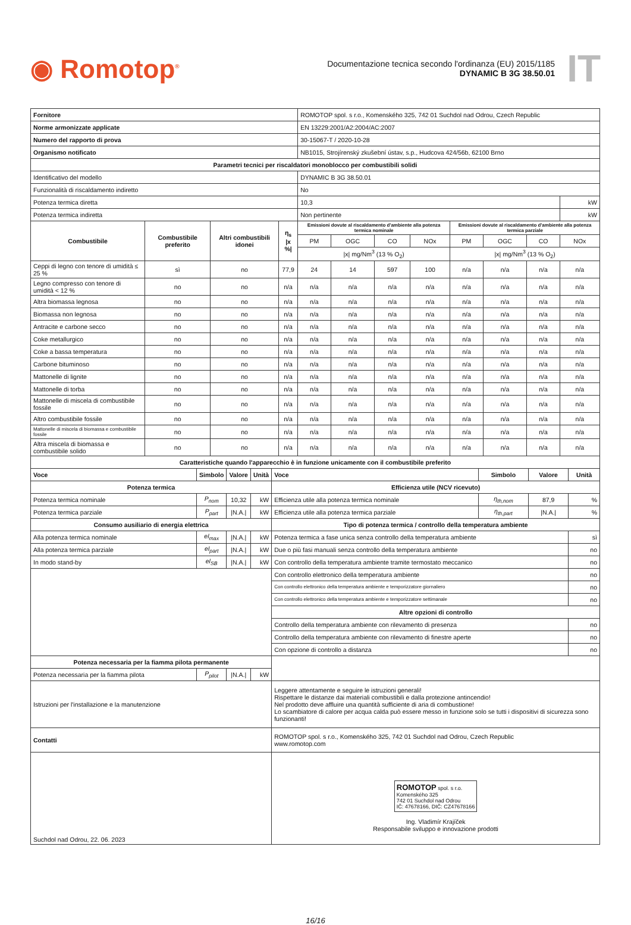◉ Romotop<sup>®</sup>
Documentazione tecnica secondo l'ordinanza (EU) 2015/1185
DYNAMIC B 3G 38.50.01
IT
| Fornitore | | | | ROMOTOP spol. s r.o., Komenského 325, 742 01 Suchdol nad Odrou, Czech Republic | | | | | | | | |
| Norme armonizzate applicate | | | | EN 13229:2001/A2:2004/AC:2007 | | | | | | | | |
| Numero del rapporto di prova | | | | 30-15067-T / 2020-10-28 | | | | | | | | |
| Organismo notificato | | | | NB1015, Strojírenský zkušební ústav, s.p., Hudcova 424/56b, 62100 Brno | | | | | | | | |
| Parametri tecnici per riscaldatori monoblocco per combustibili solidi | | | | | | | | | | | | |
| Identificativo del modello | | | | DYNAMIC B 3G 38.50.01 | | | | | | | | |
| Funzionalità di riscaldamento indiretto | | | | No | | | | | | | | |
| Potenza termica diretta | | | | 10,3 | | | | | | | | kW |
| Potenza termica indiretta | | | | Non pertinente | | | | | | | | kW |
| Combustibile | Combustibile preferito | Altri combustibili idonei | η<sub>s</sub> /x %/ | Emissioni dovute al riscaldamento d'ambiente alla potenza termica nominale | | | | Emissioni dovute al riscaldamento d'ambiente alla potenza termica parziale | | | | |
| | | | | PM | OGC | CO | NOx | PM | OGC | CO | NOx | |
| | | | | /x/ mg/Nm<sup>3</sup> (13 % O<sub>2</sub>) | | | | /x/ mg/Nm<sup>3</sup> (13 % O<sub>2</sub>) | | | | |
| Ceppi di legno con tenore di umidità ≤ 25 % | sì | no | 77,9 | 24 | 14 | 597 | 100 | n/a | n/a | n/a | n/a | |
| Legno compresso con tenore di umidità < 12 % | no | no | n/a | n/a | n/a | n/a | n/a | n/a | n/a | n/a | n/a | |
| Altra biomassa legnosa | no | no | n/a | n/a | n/a | n/a | n/a | n/a | n/a | n/a | n/a | |
| Biomassa non legnosa | no | no | n/a | n/a | n/a | n/a | n/a | n/a | n/a | n/a | n/a | |
| Antracite e carbone secco | no | no | n/a | n/a | n/a | n/a | n/a | n/a | n/a | n/a | n/a | |
| Coke metallurgico | no | no | n/a | n/a | n/a | n/a | n/a | n/a | n/a | n/a | n/a | |
| Coke a bassa temperatura | no | no | n/a | n/a | n/a | n/a | n/a | n/a | n/a | n/a | n/a | |
| Carbone bituminoso | no | no | n/a | n/a | n/a | n/a | n/a | n/a | n/a | n/a | n/a | |
| Mattonelle di lignite | no | no | n/a | n/a | n/a | n/a | n/a | n/a | n/a | n/a | n/a | |
| Mattonelle di torba | no | no | n/a | n/a | n/a | n/a | n/a | n/a | n/a | n/a | n/a | |
| Mattonelle di miscela di combustibile fossile | no | no | n/a | n/a | n/a | n/a | n/a | n/a | n/a | n/a | n/a | |
| Altro combustibile fossile | no | no | n/a | n/a | n/a | n/a | n/a | n/a | n/a | n/a | n/a | |
| Mattonelle di miscela di biomassa e combustibile fossile | no | no | n/a | n/a | n/a | n/a | n/a | n/a | n/a | n/a | n/a | |
| Altra miscela di biomassa e combustibile solido | no | no | n/a | n/a | n/a | n/a | n/a | n/a | n/a | n/a | n/a | |
| Caratteristiche quando l'apparecchio è in funzione unicamente con il combustibile preferito | | | | | | | | | | | | |
| Voce | Simbolo | Valore | Unità | Voce | Simbolo | Valore | Unità |
| --- | --- | --- | --- | --- | --- | --- | --- |
| Potenza termica | | | | Efficienza utile (NCV ricevuto) | | | |
| Potenza termica nominale | P<sub>nom</sub> | 10,32 | kW | Efficienza utile alla potenza termica nominale | η<sub>th,nom</sub> | 87,9 | % |
| Potenza termica parziale | P<sub>part</sub> | /N.A./ | kW | Efficienza utile alla potenza termica parziale | η<sub>th,part</sub> | /N.A./ | % |
| Consumo ausiliario di energia elettrica | | | | Tipo di potenza termica / controllo della temperatura ambiente | | | |
| Alla potenza termica nominale | el<sub>max</sub> | /N.A./ | kW | Potenza termica a fase unica senza controllo della temperatura ambiente | | | sì |
| Alla potenza termica parziale | el<sub>part</sub> | /N.A./ | kW | Due o più fasi manuali senza controllo della temperatura ambiente | | | no |
| In modo stand-by | el<sub>SB</sub> | /N.A./ | kW | Con controllo della temperatura ambiente tramite termostato meccanico | | | no |
| | | | | Con controllo elettronico della temperatura ambiente | | | no |
| | | | | Con controllo elettronico della temperatura ambiente e temporizzatore giornaliero | | | no |
| | | | | Con controllo elettronico della temperatura ambiente e temporizzatore settimanale | | | no |
| | | | | Altre opzioni di controllo | | | |
| | | | | Controllo della temperatura ambiente con rilevamento di presenza | | | no |
| | | | | Controllo della temperatura ambiente con rilevamento di finestre aperte | | | no |
| | | | | Con opzione di controllo a distanza | | | no |
| Potenza necessaria per la fiamma pilota permanente | | | | | | | |
| Potenza necessaria per la fiamma pilota | P<sub>pilot</sub> | /N.A./ | kW | | | | |
| Istruzioni per l'installazione e la manutenzione | | | | Leggere attentamente e seguire le istruzioni generali! Rispettare le distanze dai materiali combustibili e dalla protezione antincendio! Nel prodotto deve affluire una quantità sufficiente di aria di combustione! Lo scambiatore di calore per acqua calda può essere messo in funzione solo se tutti i dispositivi di sicurezza sono funzionanti! | | | |
| Contatti | | | | ROMOTOP spol. s r.o., Komenského 325, 742 01 Suchdol nad Odrou, Czech Republic www.romotop.com | | | |
| Suchdol nad Odrou, 22. 06. 2023 | | | | ROMOTOP spol. s r.o. Komenského 325 742 01 Suchdol nad Odrou IČ: 47678166, DIČ: CZ47678166 Ing. Vladimír Krajíček Responsabile sviluppo e innovazione prodotti | | | |
16/16